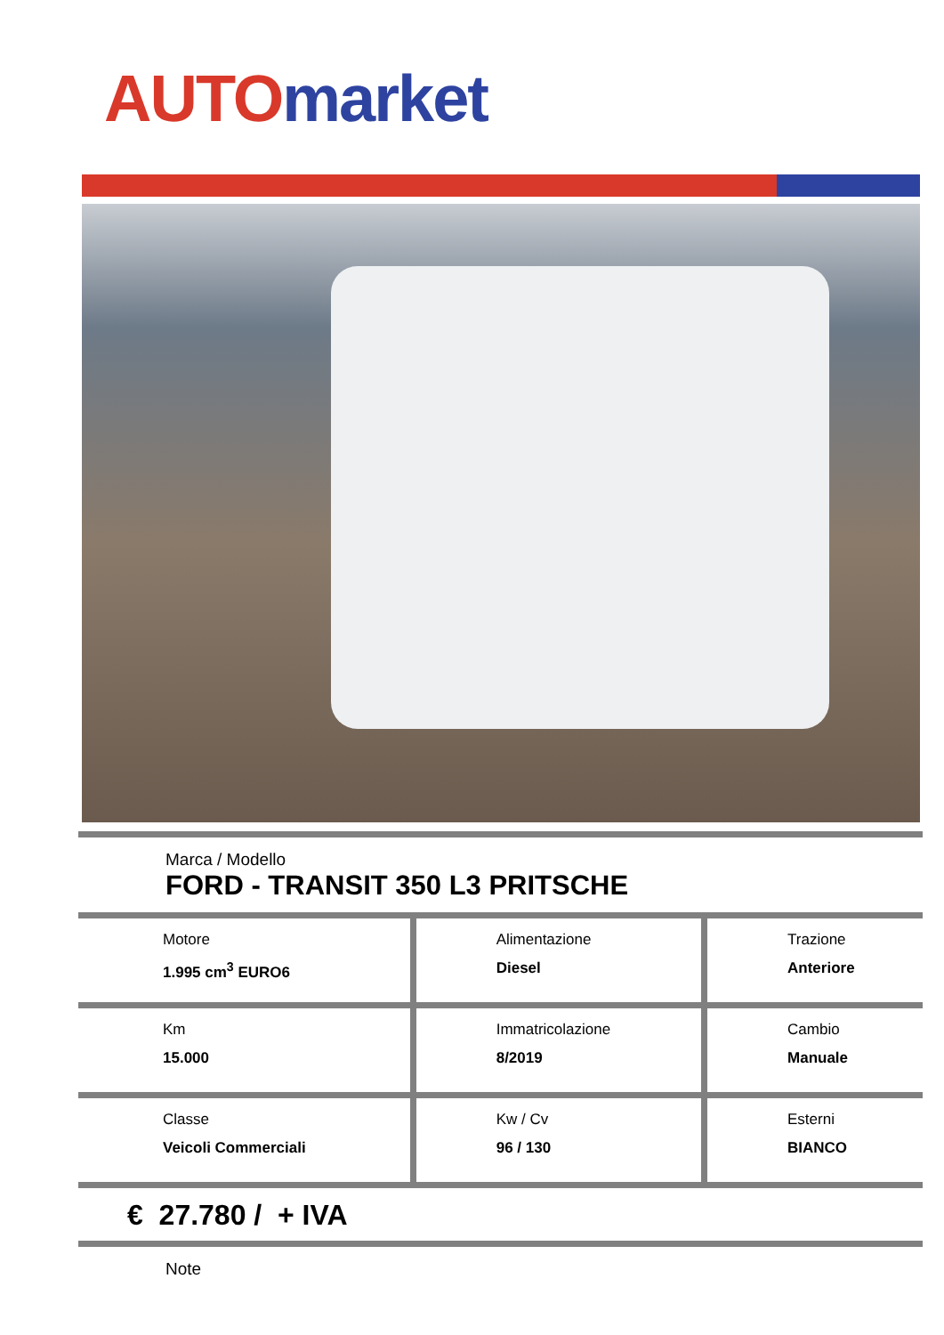AUTO market
Marca / Modello
FORD - TRANSIT 350 L3 PRITSCHE
| Motore 1.995 cm<sup>3</sup> EURO6 | Alimentazione Diesel | Trazione Anteriore |
| Km 15.000 | Immatricolazione 8/2019 | Cambio Manuale |
| Classe Veicoli Commerciali | Kw / Cv 96 / 130 | Esterni BIANCO |
€ 27.780 / + IVA
Note